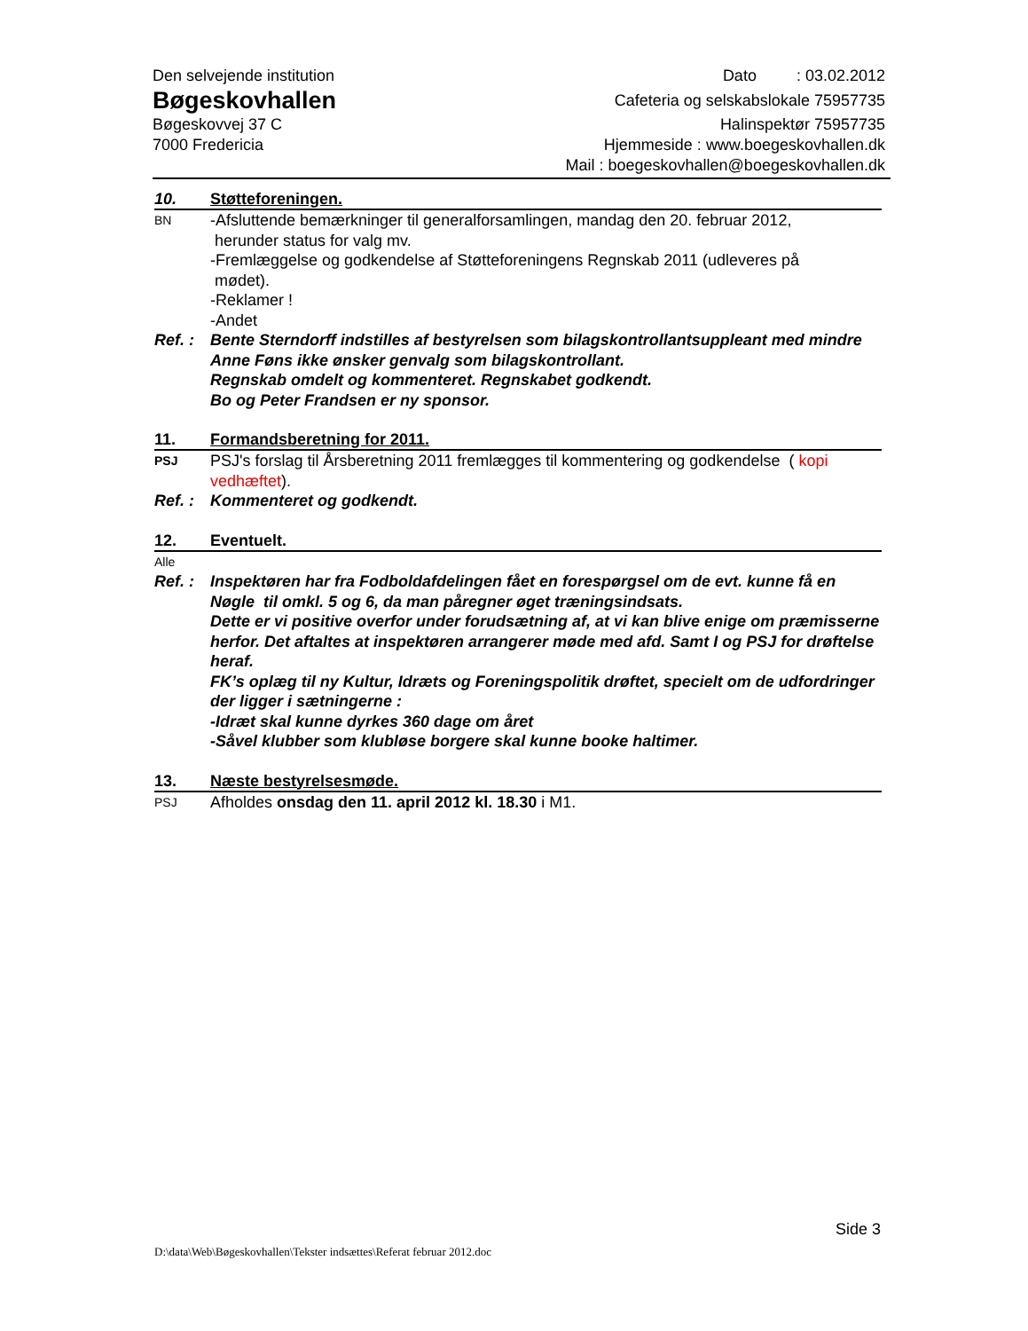Den selvejende institution
Bøgeskovhallen
Bøgeskovvej 37 C
7000 Fredericia
Dato : 03.02.2012
Cafeteria og selskabslokale 75957735
Halinspektør 75957735
Hjemmeside : www.boegeskovhallen.dk
Mail : boegeskovhallen@boegeskovhallen.dk
10. Støtteforeningen.
BN
-Afsluttende bemærkninger til generalforsamlingen, mandag den 20. februar 2012,
herunder status for valg mv.
-Fremlæggelse og godkendelse af Støtteforeningens Regnskab 2011 (udleveres på
mødet).
-Reklamer !
-Andet
Ref. :
Bente Sterndorff indstilles af bestyrelsen som bilagskontrollantsuppleant med mindre Anne Føns ikke ønsker genvalg som bilagskontrollant.
Regnskab omdelt og kommenteret. Regnskabet godkendt.
Bo og Peter Frandsen er ny sponsor.
11. Formandsberetning for 2011.
PSJ
PSJ's forslag til Årsberetning 2011 fremlægges til kommentering og godkendelse ( kopi vedhæftet).
Ref. :
Kommenteret og godkendt.
12. Eventuelt.
Alle
Ref. :
Inspektøren har fra Fodboldafdelingen fået en forespørgsel om de evt. kunne få en Nøgle til omkl. 5 og 6, da man påregner øget træningsindsats.
Dette er vi positive overfor under forudsætning af, at vi kan blive enige om præmisserne herfor. Det aftaltes at inspektøren arrangerer møde med afd. Samt I og PSJ for drøftelse heraf.
FK’s oplæg til ny Kultur, Idræts og Foreningspolitik drøftet, specielt om de udfordringer der ligger i sætningerne :
-Idræt skal kunne dyrkes 360 dage om året
-Såvel klubber som klubløse borgere skal kunne booke haltimer.
13. Næste bestyrelsesmøde.
PSJ
Afholdes onsdag den 11. april 2012 kl. 18.30 i M1.
Side 3
D:\data\Web\Bøgeskovhallen\Tekster indsættes\Referat februar 2012.doc